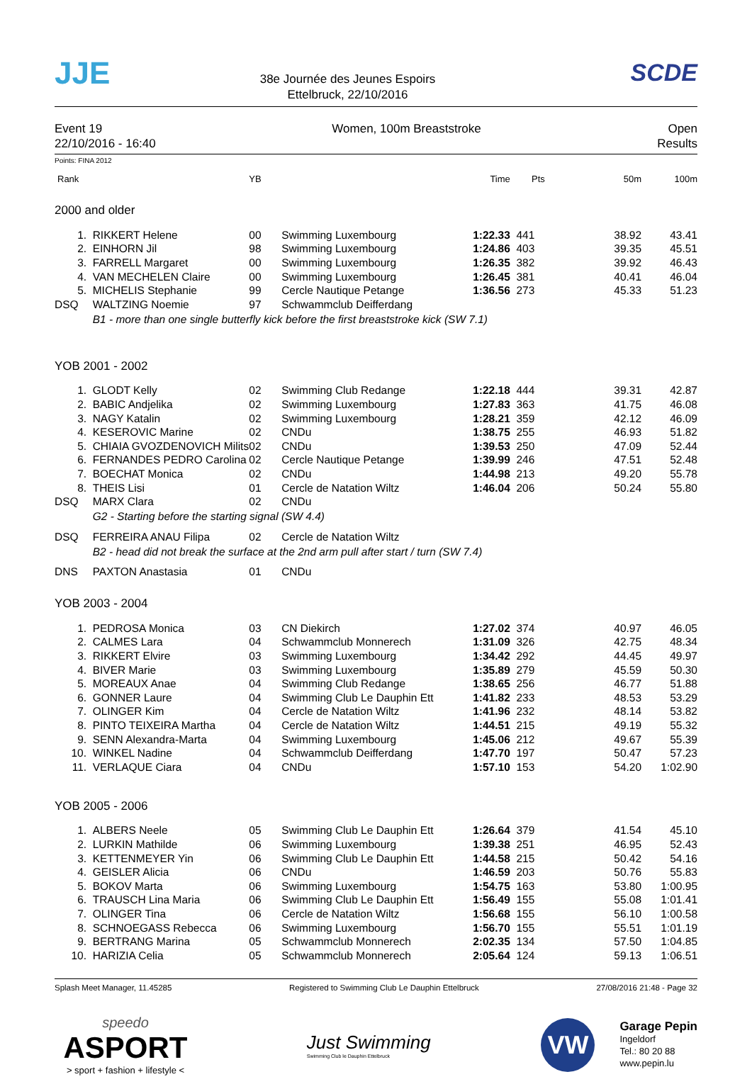JJE
38e Journée des Jeunes Espoirs
Ettelbruck, 22/10/2016
SCDE
Event 19
22/10/2016 - 16:40
Women, 100m Breaststroke Open
Results
Points: FINA 2012
| Rank | | YB | | Time | Pts | 50m | 100m |
| --- | --- | --- | --- | --- | --- | --- | --- |
| 2000 and older | | | | | | | |
| 1. | RIKKERT Helene | 00 | Swimming Luxembourg | 1:22.33 | 441 | 38.92 | 43.41 |
| 2. | EINHORN Jil | 98 | Swimming Luxembourg | 1:24.86 | 403 | 39.35 | 45.51 |
| 3. | FARRELL Margaret | 00 | Swimming Luxembourg | 1:26.35 | 382 | 39.92 | 46.43 |
| 4. | VAN MECHELEN Claire | 00 | Swimming Luxembourg | 1:26.45 | 381 | 40.41 | 46.04 |
| 5. | MICHELIS Stephanie | 99 | Cercle Nautique Petange | 1:36.56 | 273 | 45.33 | 51.23 |
| DSQ | WALTZING Noemie | 97 | Schwammclub Deifferdang | | | | |
| | B1 - more than one single butterfly kick before the first breaststroke kick (SW 7.1) | | | | | | |
| YOB 2001 - 2002 | | | | | | | |
| 1. | GLODT Kelly | 02 | Swimming Club Redange | 1:22.18 | 444 | 39.31 | 42.87 |
| 2. | BABIC Andjelika | 02 | Swimming Luxembourg | 1:27.83 | 363 | 41.75 | 46.08 |
| 3. | NAGY Katalin | 02 | Swimming Luxembourg | 1:28.21 | 359 | 42.12 | 46.09 |
| 4. | KESEROVIC Marine | 02 | CNDu | 1:38.75 | 255 | 46.93 | 51.82 |
| 5. | CHIAIA GVOZDENOVICH Milits | 02 | CNDu | 1:39.53 | 250 | 47.09 | 52.44 |
| 6. | FERNANDES PEDRO Carolina | 02 | Cercle Nautique Petange | 1:39.99 | 246 | 47.51 | 52.48 |
| 7. | BOECHAT Monica | 02 | CNDu | 1:44.98 | 213 | 49.20 | 55.78 |
| 8. | THEIS Lisi | 01 | Cercle de Natation Wiltz | 1:46.04 | 206 | 50.24 | 55.80 |
| DSQ | MARX Clara | 02 | CNDu | | | | |
| | G2 - Starting before the starting signal (SW 4.4) | | | | | | |
| DSQ | FERREIRA ANAU Filipa | 02 | Cercle de Natation Wiltz | | | | |
| | B2 - head did not break the surface at the 2nd arm pull after start / turn (SW 7.4) | | | | | | |
| DNS | PAXTON Anastasia | 01 | CNDu | | | | |
| YOB 2003 - 2004 | | | | | | | |
| 1. | PEDROSA Monica | 03 | CN Diekirch | 1:27.02 | 374 | 40.97 | 46.05 |
| 2. | CALMES Lara | 04 | Schwammclub Monnerech | 1:31.09 | 326 | 42.75 | 48.34 |
| 3. | RIKKERT Elvire | 03 | Swimming Luxembourg | 1:34.42 | 292 | 44.45 | 49.97 |
| 4. | BIVER Marie | 03 | Swimming Luxembourg | 1:35.89 | 279 | 45.59 | 50.30 |
| 5. | MOREAUX Anae | 04 | Swimming Club Redange | 1:38.65 | 256 | 46.77 | 51.88 |
| 6. | GONNER Laure | 04 | Swimming Club Le Dauphin Ett | 1:41.82 | 233 | 48.53 | 53.29 |
| 7. | OLINGER Kim | 04 | Cercle de Natation Wiltz | 1:41.96 | 232 | 48.14 | 53.82 |
| 8. | PINTO TEIXEIRA Martha | 04 | Cercle de Natation Wiltz | 1:44.51 | 215 | 49.19 | 55.32 |
| 9. | SENN Alexandra-Marta | 04 | Swimming Luxembourg | 1:45.06 | 212 | 49.67 | 55.39 |
| 10. | WINKEL Nadine | 04 | Schwammclub Deifferdang | 1:47.70 | 197 | 50.47 | 57.23 |
| 11. | VERLAQUE Ciara | 04 | CNDu | 1:57.10 | 153 | 54.20 | 1:02.90 |
| YOB 2005 - 2006 | | | | | | | |
| 1. | ALBERS Neele | 05 | Swimming Club Le Dauphin Ett | 1:26.64 | 379 | 41.54 | 45.10 |
| 2. | LURKIN Mathilde | 06 | Swimming Luxembourg | 1:39.38 | 251 | 46.95 | 52.43 |
| 3. | KETTENMEYER Yin | 06 | Swimming Club Le Dauphin Ett | 1:44.58 | 215 | 50.42 | 54.16 |
| 4. | GEISLER Alicia | 06 | CNDu | 1:46.59 | 203 | 50.76 | 55.83 |
| 5. | BOKOV Marta | 06 | Swimming Luxembourg | 1:54.75 | 163 | 53.80 | 1:00.95 |
| 6. | TRAUSCH Lina Maria | 06 | Swimming Club Le Dauphin Ett | 1:56.49 | 155 | 55.08 | 1:01.41 |
| 7. | OLINGER Tina | 06 | Cercle de Natation Wiltz | 1:56.68 | 155 | 56.10 | 1:00.58 |
| 8. | SCHNOEGASS Rebecca | 06 | Swimming Luxembourg | 1:56.70 | 155 | 55.51 | 1:01.19 |
| 9. | BERTRANG Marina | 05 | Schwammclub Monnerech | 2:02.35 | 134 | 57.50 | 1:04.85 |
| 10. | HARIZIA Celia | 05 | Schwammclub Monnerech | 2:05.64 | 124 | 59.13 | 1:06.51 |
Splash Meet Manager, 11.45285 Registered to Swimming Club Le Dauphin Ettelbruck 27/08/2016 21:48 - Page 32
speedo
ASPORT
> sport + fashion + lifestyle <
Just Swimming
Swimming Club le Dauphin Ettelbruck
VW
Garage Pepin
Ingeldorf
Tel.: 80 20 88
www.pepin.lu